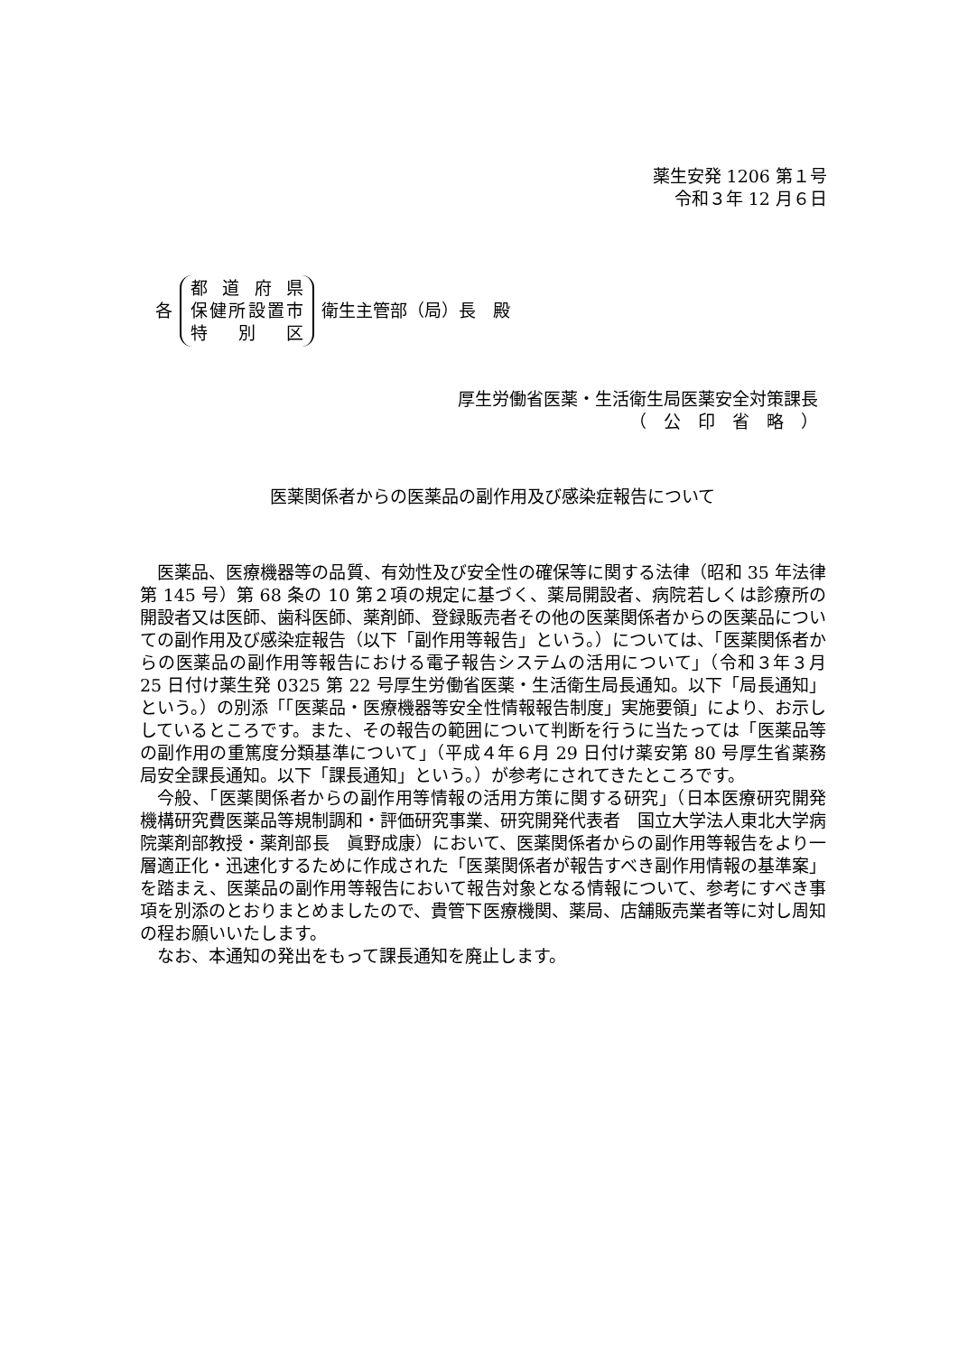薬生安発 1206 第１号
令和３年 12 月６日
各
都道府県
保健所設置市
特別区
衛生主管部（局）長　殿
厚生労働省医薬・生活衛生局医薬安全対策課長
（　公　印　省　略　）
医薬関係者からの医薬品の副作用及び感染症報告について
医薬品、医療機器等の品質、有効性及び安全性の確保等に関する法律（昭和 35 年法律第 145 号）第 68 条の 10 第２項の規定に基づく、薬局開設者、病院若しくは診療所の開設者又は医師、歯科医師、薬剤師、登録販売者その他の医薬関係者からの医薬品についての副作用及び感染症報告（以下「副作用等報告」という。）については、「医薬関係者からの医薬品の副作用等報告における電子報告システムの活用について」（令和３年３月 25 日付け薬生発 0325 第 22 号厚生労働省医薬・生活衛生局長通知。以下「局長通知」という。）の別添「「医薬品・医療機器等安全性情報報告制度」実施要領」により、お示ししているところです。また、その報告の範囲について判断を行うに当たっては「医薬品等の副作用の重篤度分類基準について」（平成４年６月 29 日付け薬安第 80 号厚生省薬務局安全課長通知。以下「課長通知」という。）が参考にされてきたところです。
今般、「医薬関係者からの副作用等情報の活用方策に関する研究」（日本医療研究開発機構研究費医薬品等規制調和・評価研究事業、研究開発代表者　国立大学法人東北大学病院薬剤部教授・薬剤部長　眞野成康）において、医薬関係者からの副作用等報告をより一層適正化・迅速化するために作成された「医薬関係者が報告すべき副作用情報の基準案」を踏まえ、医薬品の副作用等報告において報告対象となる情報について、参考にすべき事項を別添のとおりまとめましたので、貴管下医療機関、薬局、店舗販売業者等に対し周知の程お願いいたします。
なお、本通知の発出をもって課長通知を廃止します。